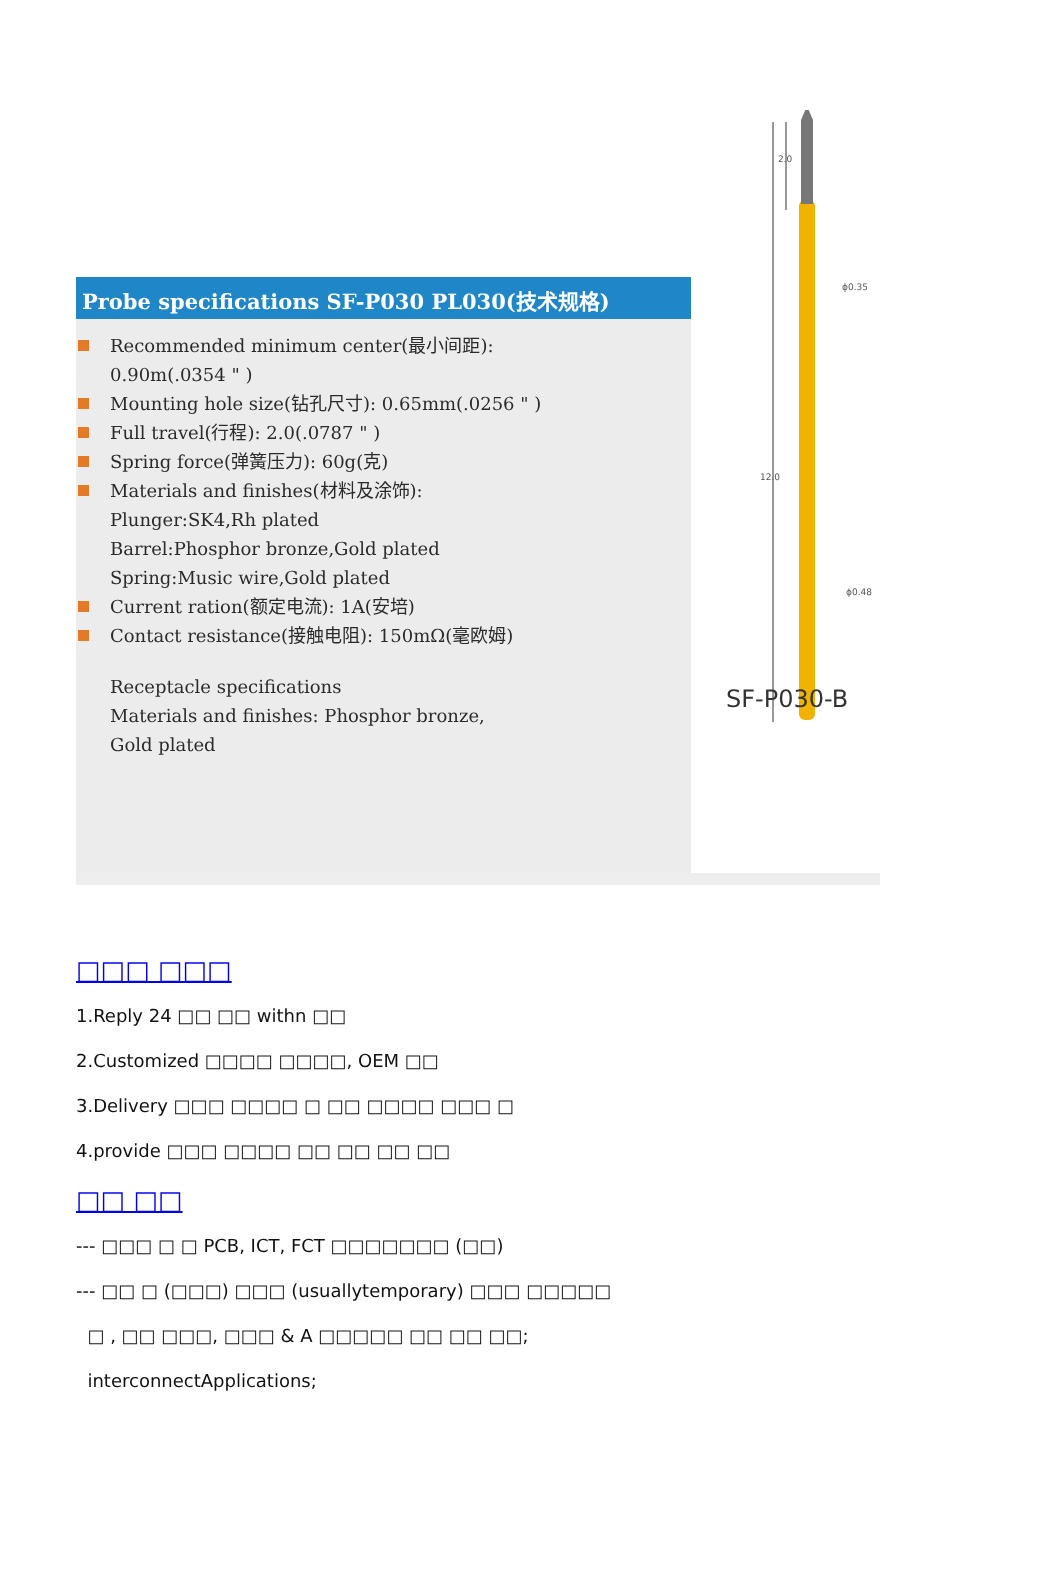2.0
12.0
ϕ0.35
ϕ0.48
SF-P030-B
Probe specifications SF-P030 PL030(技术规格)
Recommended minimum center(最小间距):
0.90m(.0354 " )
Mounting hole size(钻孔尺寸): 0.65mm(.0256 " )
Full travel(行程): 2.0(.0787 " )
Spring force(弹簧压力): 60g(克)
Materials and finishes(材料及涂饰):
Plunger:SK4,Rh plated
Barrel:Phosphor bronze,Gold plated
Spring:Music wire,Gold plated
Current ration(额定电流): 1A(安培)
Contact resistance(接触电阻): 150mΩ(毫欧姆)
Receptacle specifications
Materials and finishes: Phosphor bronze,
Gold plated
□□□ □□□
1.Reply 24 □□ □□ withn □□
2.Customized □□□□ □□□□, OEM □□
3.Delivery □□□ □□□□ □ □□ □□□□ □□□ □
4.provide □□□ □□□□ □□ □□ □□ □□
□□ □□
--- □□□ □ □ PCB, ICT, FCT □□□□□□□ (□□)
--- □□ □ (□□□) □□□ (usuallytemporary) □□□ □□□□□
□ , □□ □□□, □□□ & A □□□□□ □□ □□ □□;
interconnectApplications;